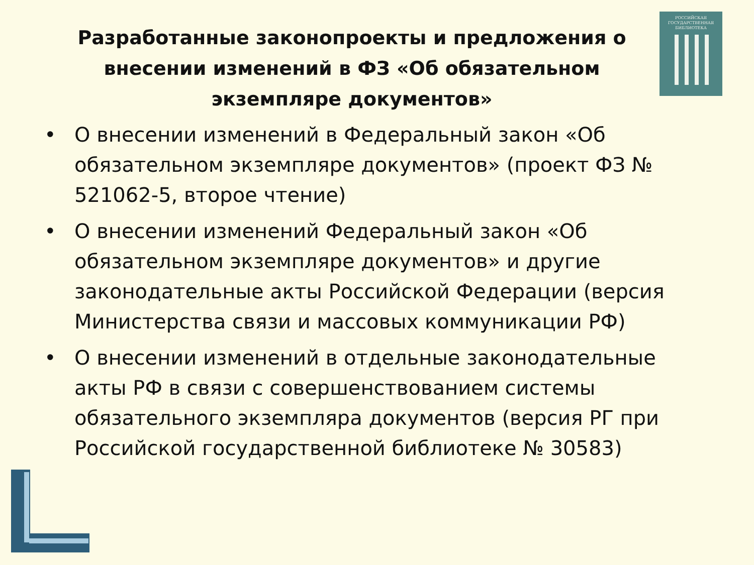Разработанные законопроекты и предложения о внесении изменений в ФЗ «Об обязательном экземпляре документов»
• О внесении изменений в Федеральный закон «Об обязательном экземпляре документов» (проект ФЗ № 521062-5, второе чтение)
• О внесении изменений Федеральный закон «Об обязательном экземпляре документов» и другие законодательные акты Российской Федерации (версия Министерства связи и массовых коммуникации РФ)
• О внесении изменений в отдельные законодательные акты РФ в связи с совершенствованием системы обязательного экземпляра документов (версия РГ при Российской государственной библиотеке № 30583)
РОССИЙСКАЯ
ГОСУДАРСТВЕННАЯ
БИБЛИОТЕКА